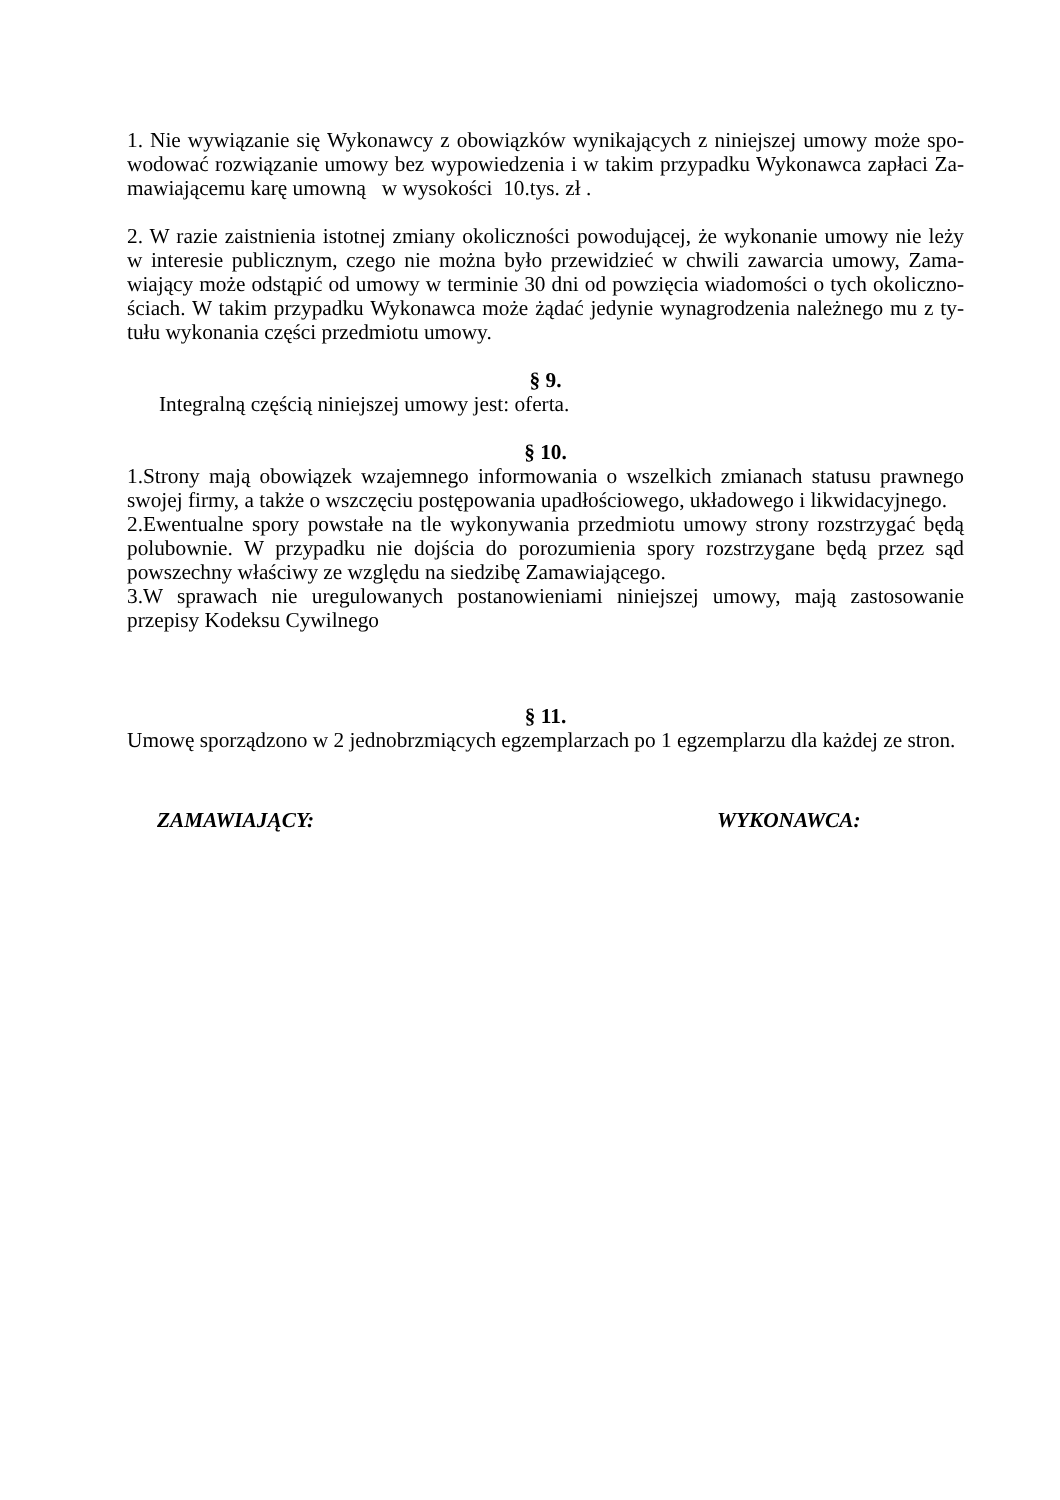1. Nie wywiązanie się Wykonawcy z obowiązków wynikających z niniejszej umowy może spo-wodować rozwiązanie umowy bez wypowiedzenia i w takim przypadku Wykonawca zapłaci Za-mawiającemu karę umowną w wysokości 10.tys. zł .
2. W razie zaistnienia istotnej zmiany okoliczności powodującej, że wykonanie umowy nie leży w interesie publicznym, czego nie można było przewidzieć w chwili zawarcia umowy, Zama-wiający może odstąpić od umowy w terminie 30 dni od powzięcia wiadomości o tych okoliczno-ściach. W takim przypadku Wykonawca może żądać jedynie wynagrodzenia należnego mu z ty-tułu wykonania części przedmiotu umowy.
§ 9.
Integralną częścią niniejszej umowy jest: oferta.
§ 10.
1.Strony mają obowiązek wzajemnego informowania o wszelkich zmianach statusu prawnego swojej firmy, a także o wszczęciu postępowania upadłościowego, układowego i likwidacyjnego.
2.Ewentualne spory powstałe na tle wykonywania przedmiotu umowy strony rozstrzygać będą polubownie. W przypadku nie dojścia do porozumienia spory rozstrzygane będą przez sąd powszechny właściwy ze względu na siedzibę Zamawiającego.
3.W sprawach nie uregulowanych postanowieniami niniejszej umowy, mają zastosowanie przepisy Kodeksu Cywilnego
§ 11.
Umowę sporządzono w 2 jednobrzmiących egzemplarzach po 1 egzemplarzu dla każdej ze stron.
ZAMAWIAJĄCY: WYKONAWCA: